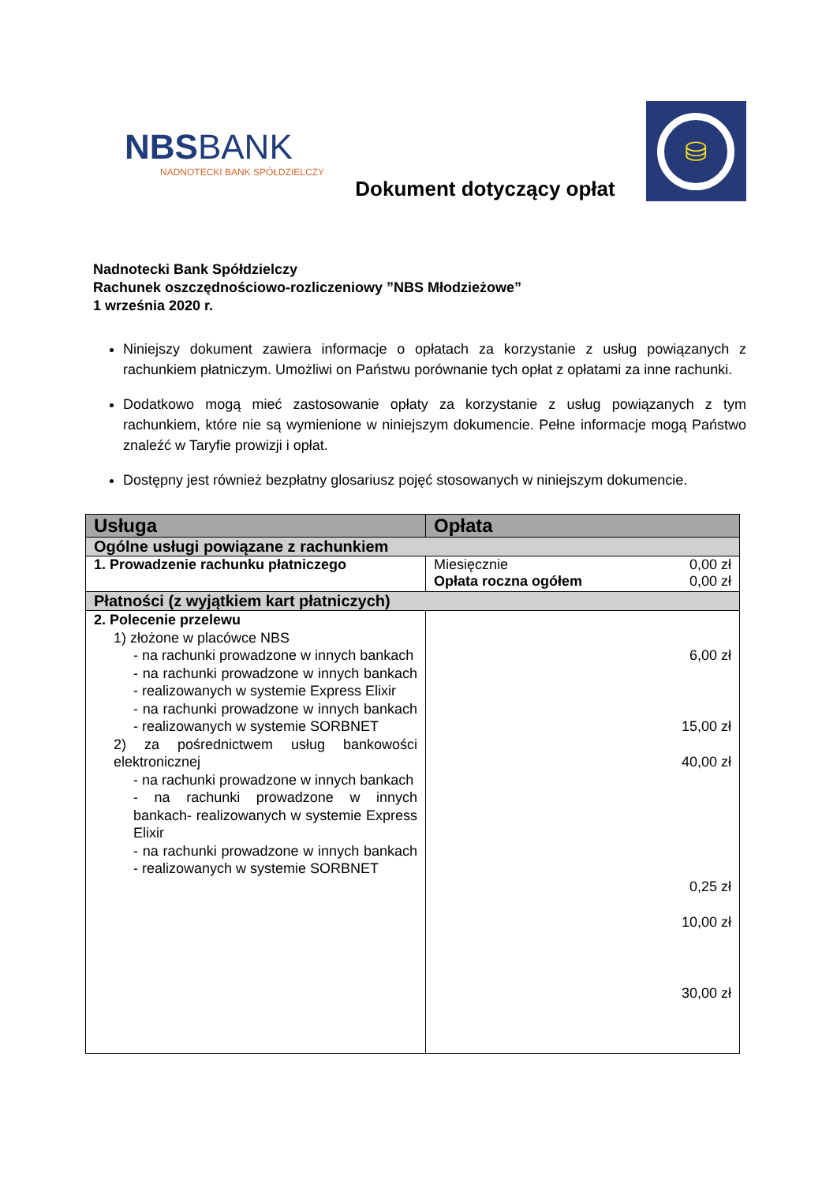NBSBANK
NADNOTECKI BANK SPÓŁDZIELCZY
Dokument dotyczący opłat
⛁
Nadnotecki Bank Spółdzielczy
Rachunek oszczędnościowo-rozliczeniowy ”NBS Młodzieżowe”
1 września 2020 r.
Niniejszy dokument zawiera informacje o opłatach za korzystanie z usług powiązanych z rachunkiem płatniczym. Umożliwi on Państwu porównanie tych opłat z opłatami za inne rachunki.
Dodatkowo mogą mieć zastosowanie opłaty za korzystanie z usług powiązanych z tym rachunkiem, które nie są wymienione w niniejszym dokumencie. Pełne informacje mogą Państwo znaleźć w Taryfie prowizji i opłat.
Dostępny jest również bezpłatny glosariusz pojęć stosowanych w niniejszym dokumencie.
| Usługa | Opłata |
| --- | --- |
| Ogólne usługi powiązane z rachunkiem | |
| 1. Prowadzenie rachunku płatniczego | Miesięcznie 0,00 zł Opłata roczna ogółem 0,00 zł |
| Płatności (z wyjątkiem kart płatniczych) | |
| 2. Polecenie przelewu 1) złożone w placówce NBS - na rachunki prowadzone w innych bankach - na rachunki prowadzone w innych bankach - realizowanych w systemie Express Elixir - na rachunki prowadzone w innych bankach - realizowanych w systemie SORBNET 2) za pośrednictwem usług bankowości elektronicznej - na rachunki prowadzone w innych bankach - na rachunki prowadzone w innych bankach- realizowanych w systemie Express Elixir - na rachunki prowadzone w innych bankach - realizowanych w systemie SORBNET | 6,00 zł 15,00 zł 40,00 zł 0,25 zł 10,00 zł 30,00 zł |